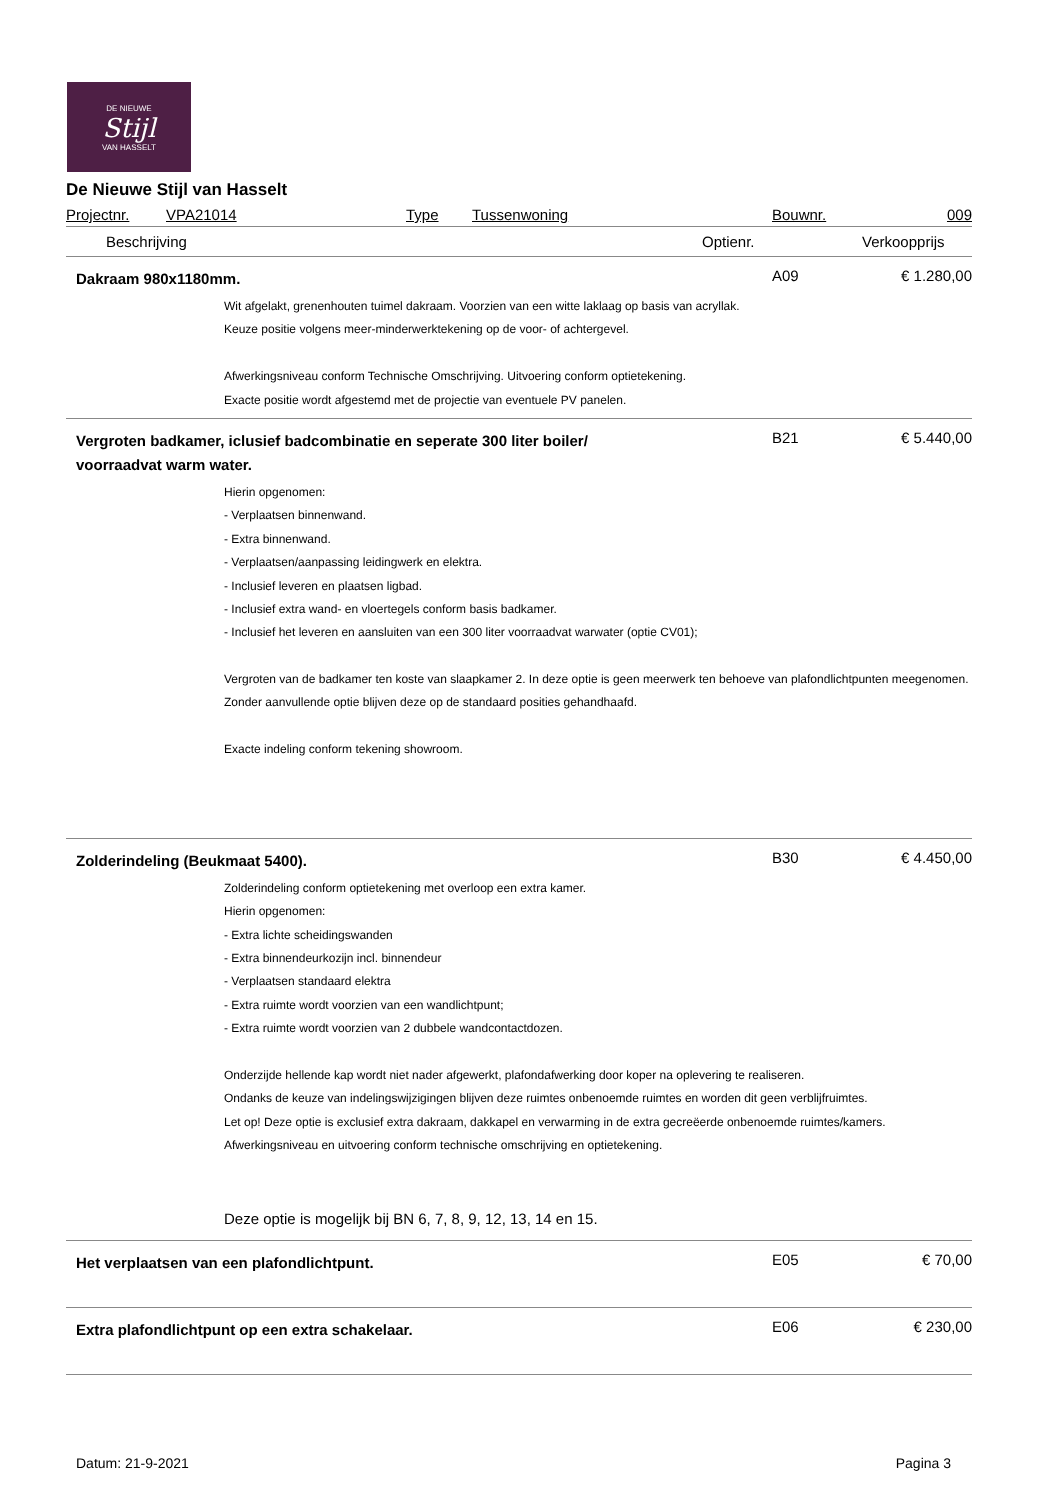DE NIEUWE
Stijl
VAN HASSELT
De Nieuwe Stijl van Hasselt
Projectnr. VPA21014 Type Tussenwoning Bouwnr. 009
Beschrijving Optienr. Verkoopprijs
Dakraam 980x1180mm.
A09 € 1.280,00
Wit afgelakt, grenenhouten tuimel dakraam. Voorzien van een witte laklaag op basis van acryllak.
Keuze positie volgens meer-minderwerktekening op de voor- of achtergevel.
Afwerkingsniveau conform Technische Omschrijving. Uitvoering conform optietekening.
Exacte positie wordt afgestemd met de projectie van eventuele PV panelen.
Vergroten badkamer, iclusief badcombinatie en seperate 300 liter boiler/
voorraadvat warm water.
B21 € 5.440,00
Hierin opgenomen:
- Verplaatsen binnenwand.
- Extra binnenwand.
- Verplaatsen/aanpassing leidingwerk en elektra.
- Inclusief leveren en plaatsen ligbad.
- Inclusief extra wand- en vloertegels conform basis badkamer.
- Inclusief het leveren en aansluiten van een 300 liter voorraadvat warwater (optie CV01);
Vergroten van de badkamer ten koste van slaapkamer 2. In deze optie is geen meerwerk ten behoeve van plafondlichtpunten meegenomen. Zonder aanvullende optie blijven deze op de standaard posities gehandhaafd.
Exacte indeling conform tekening showroom.
Zolderindeling (Beukmaat 5400).
B30 € 4.450,00
Zolderindeling conform optietekening met overloop een extra kamer.
Hierin opgenomen:
- Extra lichte scheidingswanden
- Extra binnendeurkozijn incl. binnendeur
- Verplaatsen standaard elektra
- Extra ruimte wordt voorzien van een wandlichtpunt;
- Extra ruimte wordt voorzien van 2 dubbele wandcontactdozen.
Onderzijde hellende kap wordt niet nader afgewerkt, plafondafwerking door koper na oplevering te realiseren.
Ondanks de keuze van indelingswijzigingen blijven deze ruimtes onbenoemde ruimtes en worden dit geen verblijfruimtes.
Let op! Deze optie is exclusief extra dakraam, dakkapel en verwarming in de extra gecreëerde onbenoemde ruimtes/kamers.
Afwerkingsniveau en uitvoering conform technische omschrijving en optietekening.
Deze optie is mogelijk bij BN 6, 7, 8, 9, 12, 13, 14 en 15.
Het verplaatsen van een plafondlichtpunt.
E05 € 70,00
Extra plafondlichtpunt op een extra schakelaar.
E06 € 230,00
Datum: 21-9-2021 Pagina 3